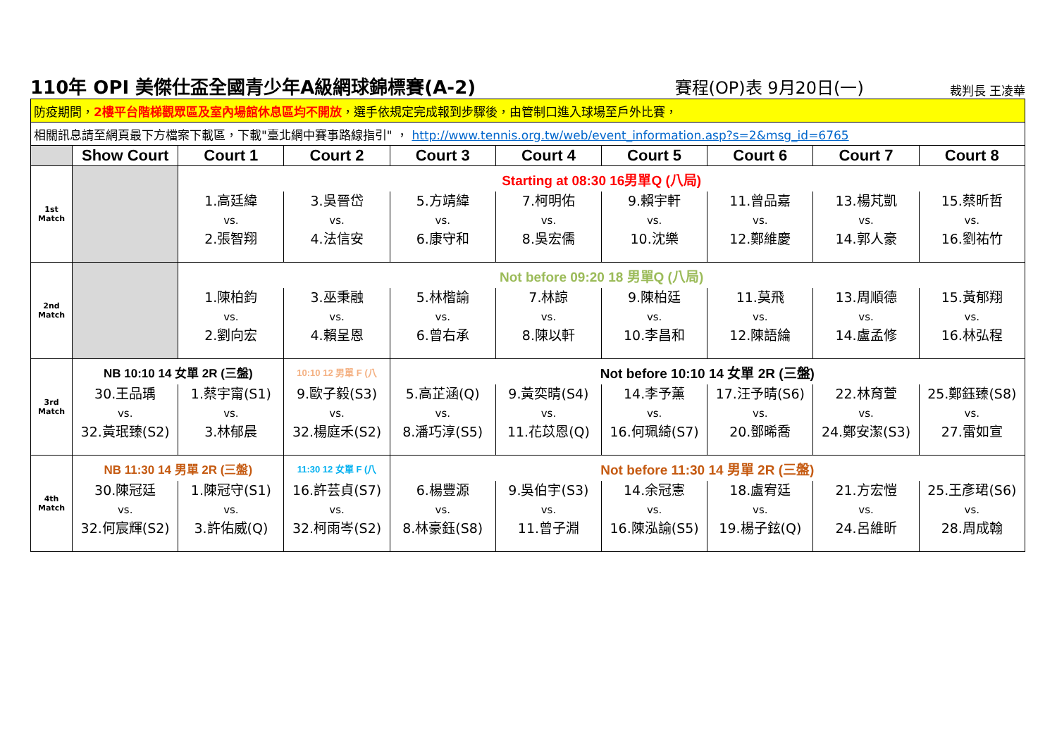110年 OPI 美傑仕盃全國青少年A級網球錦標賽(A-2)
賽程(OP)表 9月20日(一)
裁判長 王凌華
| 防疫期間， 2樓平台階梯觀眾區及室內場館休息區均不開放 ，選手依規定完成報到步驟後，由管制口進入球場至戶外比賽， | | | | | | | | | |
| 相關訊息請至網頁最下方檔案下載區，下載"臺北網中賽事路線指引" ， http://www.tennis.org.tw/web/event_information.asp?s=2&msg_id=6765 | | | | | | | | | |
| | Show Court | Court 1 | Court 2 | Court 3 | Court 4 | Court 5 | Court 6 | Court 7 | Court 8 |
| 1st Match | | Starting at 08:30 16男單Q (八局) | | | | | | | |
| | | 1.高廷緯 vs. 2.張智翔 | 3.吳晉岱 vs. 4.法信安 | 5.方靖緯 vs. 6.康守和 | 7.柯明佑 vs. 8.吳宏儒 | 9.賴宇軒 vs. 10.沈樂 | 11.曾品嘉 vs. 12.鄭維慶 | 13.楊芃凱 vs. 14.郭人豪 | 15.蔡昕哲 vs. 16.劉祐竹 |
| 2nd Match | | Not before 09:20 18 男單Q (八局) | | | | | | | |
| | | 1.陳柏鈞 vs. 2.劉向宏 | 3.巫秉融 vs. 4.賴呈恩 | 5.林楷諭 vs. 6.曾右承 | 7.林諒 vs. 8.陳以軒 | 9.陳柏廷 vs. 10.李昌和 | 11.莫飛 vs. 12.陳語綸 | 13.周順德 vs. 14.盧孟修 | 15.黃郁翔 vs. 16.林弘程 |
| 3rd Match | NB 10:10 14 女單 2R (三盤) | | 10:10 12 男單 F (八 | Not before 10:10 14 女單 2R (三盤) | | | | | |
| | 30.王品瑀 vs. 32.黃珉臻(S2) | 1.蔡宇甯(S1) vs. 3.林郁晨 | 9.歐子毅(S3) vs. 32.楊庭禾(S2) | 5.高芷涵(Q) vs. 8.潘巧淳(S5) | 9.黃奕晴(S4) vs. 11.花苡恩(Q) | 14.李予薰 vs. 16.何珮綺(S7) | 17.汪予晴(S6) vs. 20.鄧晞喬 | 22.林育萱 vs. 24.鄭安潔(S3) | 25.鄭鈺臻(S8) vs. 27.雷如宣 |
| 4th Match | NB 11:30 14 男單 2R (三盤) | | 11:30 12 女單 F (八 | Not before 11:30 14 男單 2R (三盤) | | | | | |
| | 30.陳冠廷 vs. 32.何宸輝(S2) | 1.陳冠守(S1) vs. 3.許佑威(Q) | 16.許芸貞(S7) vs. 32.柯雨岑(S2) | 6.楊豐源 vs. 8.林豪鈺(S8) | 9.吳伯宇(S3) vs. 11.曾子淵 | 14.余冠憲 vs. 16.陳泓諭(S5) | 18.盧宥廷 vs. 19.楊子鉉(Q) | 21.方宏愷 vs. 24.呂維昕 | 25.王彥珺(S6) vs. 28.周成翰 |